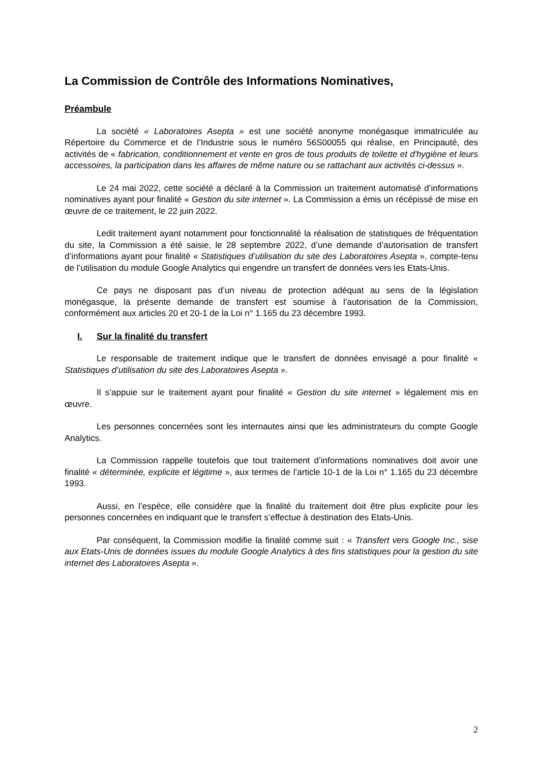La Commission de Contrôle des Informations Nominatives,
Préambule
La société « Laboratoires Asepta » est une société anonyme monégasque immatriculée au Répertoire du Commerce et de l’Industrie sous le numéro 56S00055 qui réalise, en Principauté, des activités de « fabrication, conditionnement et vente en gros de tous produits de toilette et d'hygiène et leurs accessoires, la participation dans les affaires de même nature ou se rattachant aux activités ci-dessus ».
Le 24 mai 2022, cette société a déclaré à la Commission un traitement automatisé d’informations nominatives ayant pour finalité « Gestion du site internet ». La Commission a émis un récépissé de mise en œuvre de ce traitement, le 22 juin 2022.
Ledit traitement ayant notamment pour fonctionnalité la réalisation de statistiques de fréquentation du site, la Commission a été saisie, le 28 septembre 2022, d’une demande d’autorisation de transfert d’informations ayant pour finalité « Statistiques d’utilisation du site des Laboratoires Asepta », compte-tenu de l’utilisation du module Google Analytics qui engendre un transfert de données vers les Etats-Unis.
Ce pays ne disposant pas d’un niveau de protection adéquat au sens de la législation monégasque, la présente demande de transfert est soumise à l’autorisation de la Commission, conformément aux articles 20 et 20-1 de la Loi n° 1.165 du 23 décembre 1993.
I. Sur la finalité du transfert
Le responsable de traitement indique que le transfert de données envisagé a pour finalité « Statistiques d’utilisation du site des Laboratoires Asepta ».
Il s’appuie sur le traitement ayant pour finalité « Gestion du site internet » légalement mis en œuvre.
Les personnes concernées sont les internautes ainsi que les administrateurs du compte Google Analytics.
La Commission rappelle toutefois que tout traitement d’informations nominatives doit avoir une finalité « déterminée, explicite et légitime », aux termes de l’article 10-1 de la Loi n° 1.165 du 23 décembre 1993.
Aussi, en l’espèce, elle considère que la finalité du traitement doit être plus explicite pour les personnes concernées en indiquant que le transfert s’effectue à destination des Etats-Unis.
Par conséquent, la Commission modifie la finalité comme suit : « Transfert vers Google Inc., sise aux Etats-Unis de données issues du module Google Analytics à des fins statistiques pour la gestion du site internet des Laboratoires Asepta ».
2